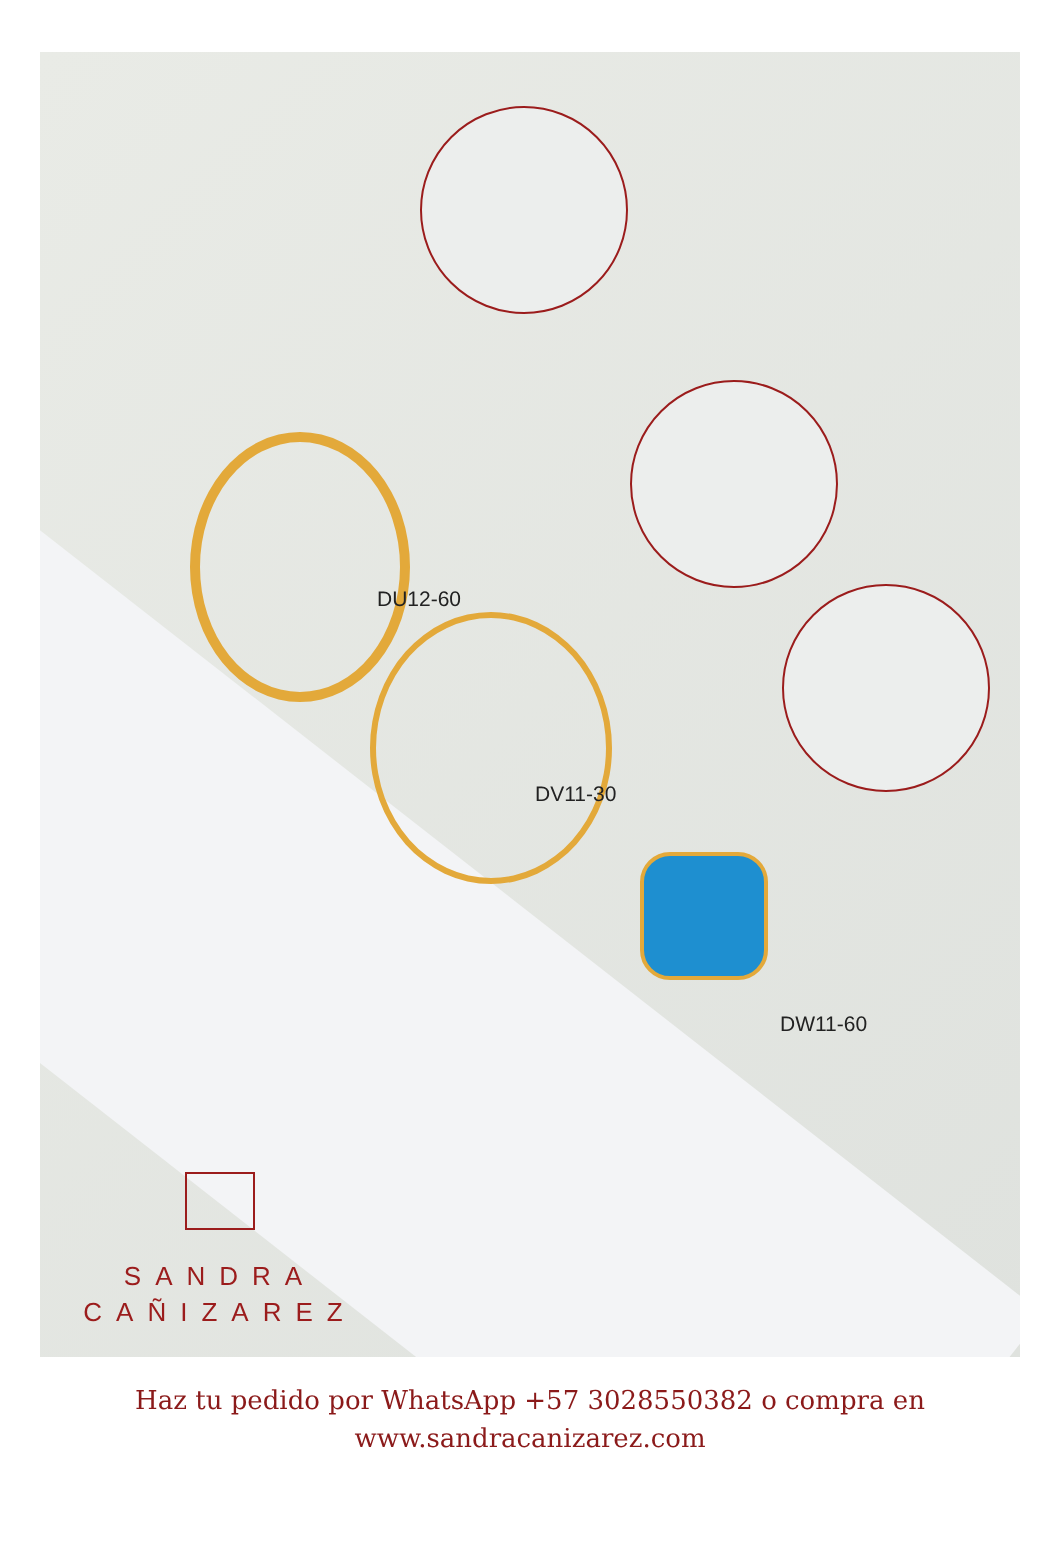DU12-60
DV11-30
DW11-60
SANDRA
CAÑIZAREZ
Haz tu pedido por WhatsApp +57 3028550382 o compra en
www.sandracanizarez.com